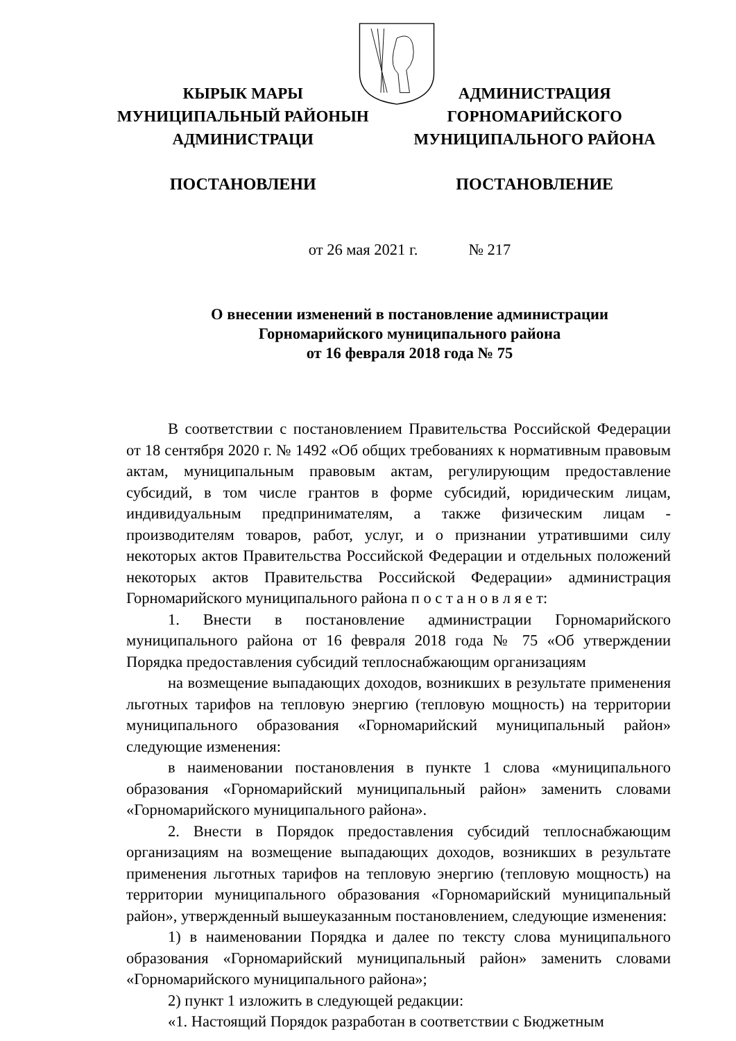КЫРЫК МАРЫ
МУНИЦИПАЛЬНЫЙ РАЙОНЫН
АДМИНИСТРАЦИ
АДМИНИСТРАЦИЯ
ГОРНОМАРИЙСКОГО
МУНИЦИПАЛЬНОГО РАЙОНА
ПОСТАНОВЛЕНИ ПОСТАНОВЛЕНИЕ
от 26 мая 2021 г. № 217
О внесении изменений в постановление администрации
Горномарийского муниципального района
от 16 февраля 2018 года № 75
В соответствии с постановлением Правительства Российской Федерации от 18 сентября 2020 г. № 1492 «Об общих требованиях к нормативным правовым актам, муниципальным правовым актам, регулирующим предоставление субсидий, в том числе грантов в форме субсидий, юридическим лицам, индивидуальным предпринимателям, а также физическим лицам - производителям товаров, работ, услуг, и о признании утратившими силу некоторых актов Правительства Российской Федерации и отдельных положений некоторых актов Правительства Российской Федерации» администрация Горномарийского муниципального района п о с т а н о в л я е т:
1. Внести в постановление администрации Горномарийского муниципального района от 16 февраля 2018 года № 75 «Об утверждении Порядка предоставления субсидий теплоснабжающим организациям
на возмещение выпадающих доходов, возникших в результате применения льготных тарифов на тепловую энергию (тепловую мощность) на территории муниципального образования «Горномарийский муниципальный район» следующие изменения:
в наименовании постановления в пункте 1 слова «муниципального образования «Горномарийский муниципальный район» заменить словами «Горномарийского муниципального района».
2. Внести в Порядок предоставления субсидий теплоснабжающим организациям на возмещение выпадающих доходов, возникших в результате применения льготных тарифов на тепловую энергию (тепловую мощность) на территории муниципального образования «Горномарийский муниципальный район», утвержденный вышеуказанным постановлением, следующие изменения:
1) в наименовании Порядка и далее по тексту слова муниципального образования «Горномарийский муниципальный район» заменить словами «Горномарийского муниципального района»;
2) пункт 1 изложить в следующей редакции:
«1. Настоящий Порядок разработан в соответствии с Бюджетным